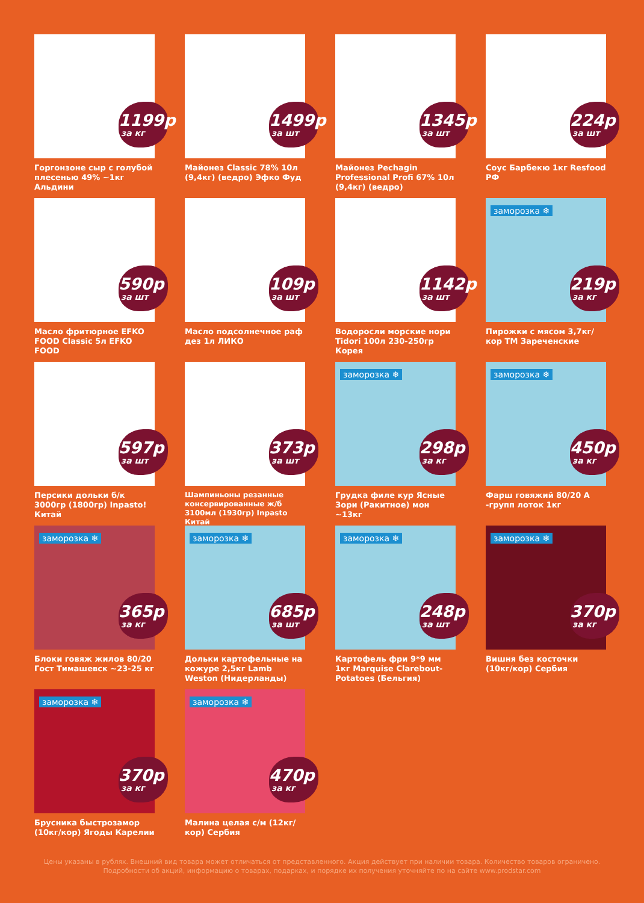1199р
за кг
Горгонзоне сыр с голубой плесенью 49% ~1кг Альдини
1499р
за шт
Майонез Classic 78% 10л (9,4кг) (ведро) Эфко Фуд
1345р
за шт
Майонез Pechagin Professional Profi 67% 10л (9,4кг) (ведро)
224р
за шт
Соус Барбекю 1кг Resfood РФ
590р
за шт
Масло фритюрное EFKO FOOD Classic 5л EFKO FOOD
109р
за шт
Масло подсолнечное раф дез 1л ЛИКО
1142р
за шт
Водоросли морские нори Tidori 100л 230-250гр Корея
заморозка ❄
219р
за кг
Пирожки с мясом 3,7кг/кор ТМ Зареченские
597р
за шт
Персики дольки б/к 3000гр (1800гр) Inpasto! Китай
373р
за шт
Шампиньоны резанные консервированные ж/б 3100мл (1930гр) Inpasto Китай
заморозка ❄
298р
за кг
Грудка филе кур Ясные Зори (Ракитное) мон ~13кг
заморозка ❄
450р
за кг
Фарш говяжий 80/20 А -групп лоток 1кг
заморозка ❄
365р
за кг
Блоки говяж жилов 80/20 Гост Тимашевск ~23-25 кг
заморозка ❄
685р
за шт
Дольки картофельные на кожуре 2,5кг Lamb Weston (Нидерланды)
заморозка ❄
248р
за шт
Картофель фри 9*9 мм 1кг Marquise Clarebout-Potatoes (Бельгия)
заморозка ❄
370р
за кг
Вишня без косточки (10кг/кор) Сербия
заморозка ❄
370р
за кг
Брусника быстрозамор (10кг/кор) Ягоды Карелии
заморозка ❄
470р
за кг
Малина целая с/м (12кг/кор) Сербия
Цены указаны в рублях. Внешний вид товара может отличаться от представленного. Акция действует при наличии товара. Количество товаров ограничено. Подробности об акций, информацию о товарах, подарках, и порядке их получения уточняйте по на сайте www.prodstar.com